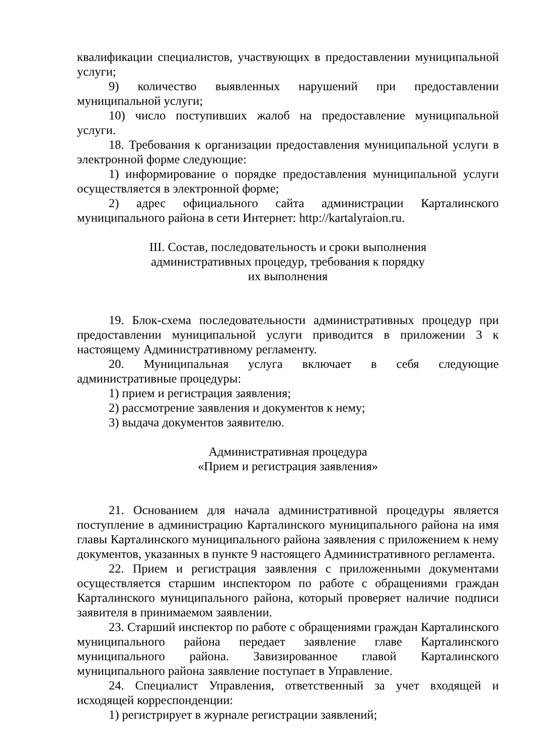квалификации специалистов, участвующих в предоставлении муниципальной услуги;
9) количество выявленных нарушений при предоставлении муниципальной услуги;
10) число поступивших жалоб на предоставление муниципальной услуги.
18. Требования к организации предоставления муниципальной услуги в электронной форме следующие:
1) информирование о порядке предоставления муниципальной услуги осуществляется в электронной форме;
2) адрес официального сайта администрации Карталинского муниципального района в сети Интернет: http://kartalyraion.ru.
III. Состав, последовательность и сроки выполнения
административных процедур, требования к порядку
их выполнения
19. Блок-схема последовательности административных процедур при предоставлении муниципальной услуги приводится в приложении 3 к настоящему Административному регламенту.
20. Муниципальная услуга включает в себя следующие административные процедуры:
1) прием и регистрация заявления;
2) рассмотрение заявления и документов к нему;
3) выдача документов заявителю.
Административная процедура
«Прием и регистрация заявления»
21. Основанием для начала административной процедуры является поступление в администрацию Карталинского муниципального района на имя главы Карталинского муниципального района заявления с приложением к нему документов, указанных в пункте 9 настоящего Административного регламента.
22. Прием и регистрация заявления с приложенными документами осуществляется старшим инспектором по работе с обращениями граждан Карталинского муниципального района, который проверяет наличие подписи заявителя в принимаемом заявлении.
23. Старший инспектор по работе с обращениями граждан Карталинского муниципального района передает заявление главе Карталинского муниципального района. Завизированное главой Карталинского муниципального района заявление поступает в Управление.
24. Специалист Управления, ответственный за учет входящей и исходящей корреспонденции:
1) регистрирует в журнале регистрации заявлений;